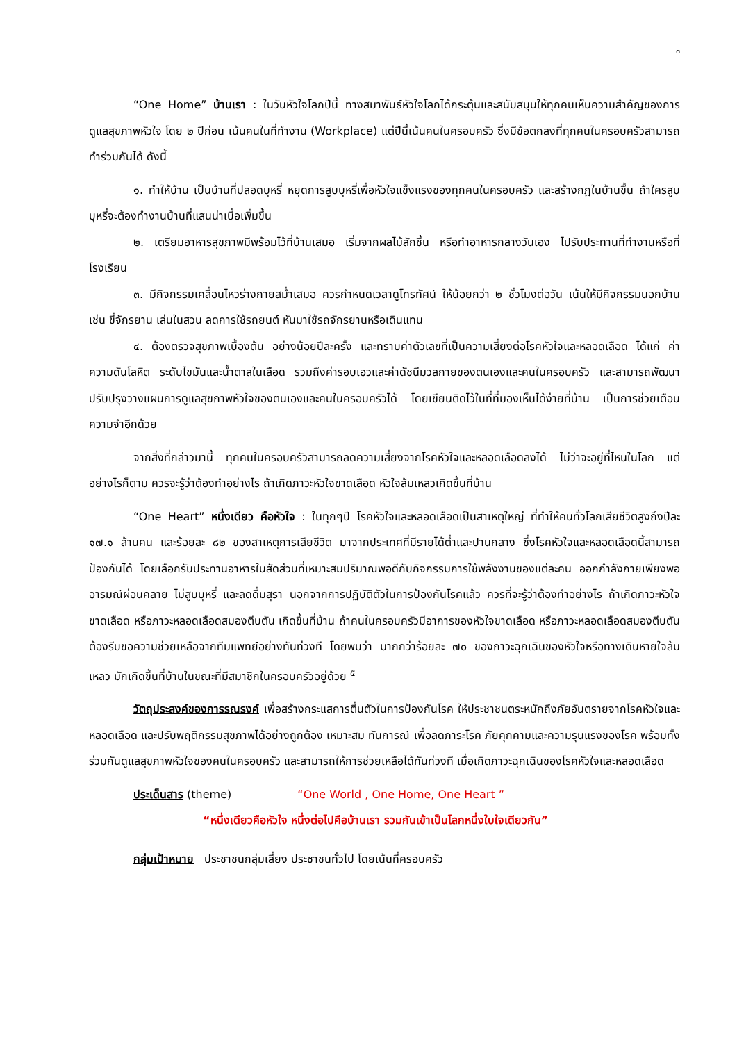๓
“One Home” บ้านเรา : ในวันหัวใจโลกปีนี้ ทางสมาพันธ์หัวใจโลกได้กระตุ้นและสนับสนุนให้ทุกคนเห็นความสำคัญของการดูแลสุขภาพหัวใจ โดย ๒ ปีก่อน เน้นคนในที่ทำงาน (Workplace) แต่ปีนี้เน้นคนในครอบครัว ซึ่งมีข้อตกลงที่ทุกคนในครอบครัวสามารถทำร่วมกันได้ ดังนี้
๑. ทำให้บ้าน เป็นบ้านที่ปลอดบุหรี่ หยุดการสูบบุหรี่เพื่อหัวใจแข็งแรงของทุกคนในครอบครัว และสร้างกฎในบ้านขึ้น ถ้าใครสูบบุหรี่จะต้องทำงานบ้านที่แสนน่าเบื่อเพิ่มขึ้น
๒. เตรียมอาหารสุขภาพมีพร้อมไว้ที่บ้านเสมอ เริ่มจากผลไม้สักชิ้น หรือทำอาหารกลางวันเอง ไปรับประทานที่ทำงานหรือที่โรงเรียน
๓. มีกิจกรรมเคลื่อนไหวร่างกายสม่ำเสมอ ควรกำหนดเวลาดูโทรทัศน์ ให้น้อยกว่า ๒ ชั่วโมงต่อวัน เน้นให้มีกิจกรรมนอกบ้าน เช่น ขี่จักรยาน เล่นในสวน ลดการใช้รถยนต์ หันมาใช้รถจักรยานหรือเดินแทน
๔. ต้องตรวจสุขภาพเบื้องต้น อย่างน้อยปีละครั้ง และทราบค่าตัวเลขที่เป็นความเสี่ยงต่อโรคหัวใจและหลอดเลือด ได้แก่ ค่าความดันโลหิต ระดับไขมันและน้ำตาลในเลือด รวมถึงค่ารอบเอวและค่าดัชนีมวลกายของตนเองและคนในครอบครัว และสามารถพัฒนาปรับปรุงวางแผนการดูแลสุขภาพหัวใจของตนเองและคนในครอบครัวได้ โดยเขียนติดไว้ในที่ที่มองเห็นได้ง่ายที่บ้าน เป็นการช่วยเตือนความจำอีกด้วย
จากสิ่งที่กล่าวมานี้ ทุกคนในครอบครัวสามารถลดความเสี่ยงจากโรคหัวใจและหลอดเลือดลงได้ ไม่ว่าจะอยู่ที่ไหนในโลก แต่อย่างไรก็ตาม ควรจะรู้ว่าต้องทำอย่างไร ถ้าเกิดภาวะหัวใจขาดเลือด หัวใจล้มเหลวเกิดขึ้นที่บ้าน
“One Heart” หนึ่งเดียว คือหัวใจ : ในทุกๆปี โรคหัวใจและหลอดเลือดเป็นสาเหตุใหญ่ ที่ทำให้คนทั่วโลกเสียชีวิตสูงถึงปีละ ๑๗.๑ ล้านคน และร้อยละ ๘๒ ของสาเหตุการเสียชีวิต มาจากประเทศที่มีรายได้ต่ำและปานกลาง ซึ่งโรคหัวใจและหลอดเลือดนี้สามารถป้องกันได้ โดยเลือกรับประทานอาหารในสัดส่วนที่เหมาะสมปริมาณพอดีกับกิจกรรมการใช้พลังงานของแต่ละคน ออกกำลังกายเพียงพอ อารมณ์ผ่อนคลาย ไม่สูบบุหรี่ และลดดื่มสุรา นอกจากการปฏิบัติตัวในการป้องกันโรคแล้ว ควรที่จะรู้ว่าต้องทำอย่างไร ถ้าเกิดภาวะหัวใจขาดเลือด หรือภาวะหลอดเลือดสมองตีบตัน เกิดขึ้นที่บ้าน ถ้าคนในครอบครัวมีอาการของหัวใจขาดเลือด หรือภาวะหลอดเลือดสมองตีบตัน ต้องรีบขอความช่วยเหลือจากทีมแพทย์อย่างทันท่วงที โดยพบว่า มากกว่าร้อยละ ๗๐ ของภาวะฉุกเฉินของหัวใจหรือทางเดินหายใจล้มเหลว มักเกิดขึ้นที่บ้านในขณะที่มีสมาชิกในครอบครัวอยู่ด้วย <sup>๕</sup>
วัตถุประสงค์ของการรณรงค์ เพื่อสร้างกระแสการตื่นตัวในการป้องกันโรค ให้ประชาชนตระหนักถึงภัยอันตรายจากโรคหัวใจและหลอดเลือด และปรับพฤติกรรมสุขภาพได้อย่างถูกต้อง เหมาะสม ทันการณ์ เพื่อลดภาระโรค ภัยคุกคามและความรุนแรงของโรค พร้อมทั้งร่วมกันดูแลสุขภาพหัวใจของคนในครอบครัว และสามารถให้การช่วยเหลือได้ทันท่วงที เมื่อเกิดภาวะฉุกเฉินของโรคหัวใจและหลอดเลือด
ประเด็นสาร (theme) “One World , One Home, One Heart ”
“หนึ่งเดียวคือหัวใจ หนึ่งต่อไปคือบ้านเรา รวมกันเข้าเป็นโลกหนึ่งใบใจเดียวกัน”
กลุ่มเป้าหมาย ประชาชนกลุ่มเสี่ยง ประชาชนทั่วไป โดยเน้นที่ครอบครัว